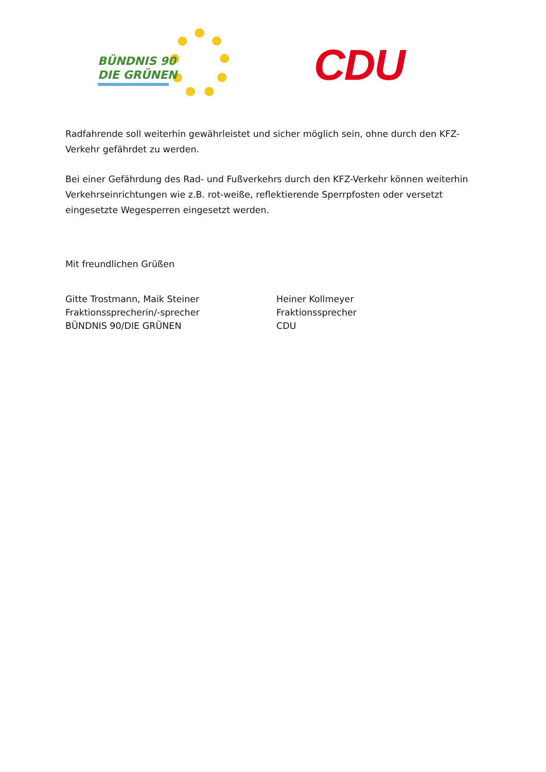BÜNDNIS 90
DIE GRÜNEN
CDU
Radfahrende soll weiterhin gewährleistet und sicher möglich sein, ohne durch den KFZ-Verkehr gefährdet zu werden.
Bei einer Gefährdung des Rad- und Fußverkehrs durch den KFZ-Verkehr können weiterhin Verkehrseinrichtungen wie z.B. rot-weiße, reflektierende Sperrpfosten oder versetzt eingesetzte Wegesperren eingesetzt werden.
Mit freundlichen Grüßen
Gitte Trostmann, Maik Steiner
Fraktionssprecherin/-sprecher
BÜNDNIS 90/DIE GRÜNEN
Heiner Kollmeyer
Fraktionssprecher
CDU